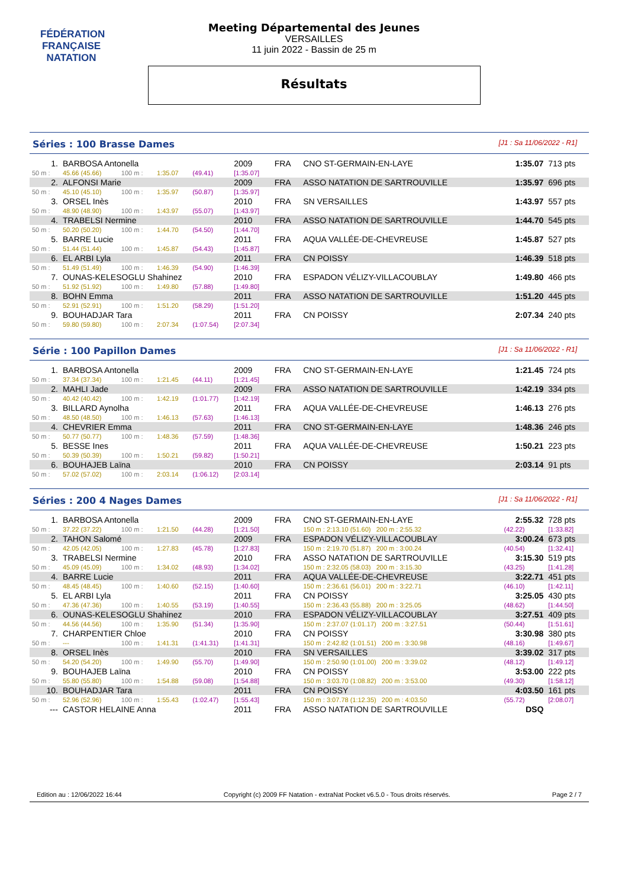FÉDÉRATION FRANÇAISE
NATATION
Meeting Départemental des Jeunes
VERSAILLES
11 juin 2022 - Bassin de 25 m
Résultats
Séries : 100 Brasse Dames [J1 : Sa 11/06/2022 - R1]
| 1. | BARBOSA Antonella | | | | 2009 | FRA | CNO ST-GERMAIN-EN-LAYE | 1:35.07 | 713 pts |
| 50 m : | 45.66 (45.66) | 100 m : | 1:35.07 | (49.41) | [1:35.07] | | | | |
| 2. | ALFONSI Marie | | | | 2009 | FRA | ASSO NATATION DE SARTROUVILLE | 1:35.97 | 696 pts |
| 50 m : | 45.10 (45.10) | 100 m : | 1:35.97 | (50.87) | [1:35.97] | | | | |
| 3. | ORSEL Inès | | | | 2010 | FRA | SN VERSAILLES | 1:43.97 | 557 pts |
| 50 m : | 48.90 (48.90) | 100 m : | 1:43.97 | (55.07) | [1:43.97] | | | | |
| 4. | TRABELSI Nermine | | | | 2010 | FRA | ASSO NATATION DE SARTROUVILLE | 1:44.70 | 545 pts |
| 50 m : | 50.20 (50.20) | 100 m : | 1:44.70 | (54.50) | [1:44.70] | | | | |
| 5. | BARRE Lucie | | | | 2011 | FRA | AQUA VALLÉE-DE-CHEVREUSE | 1:45.87 | 527 pts |
| 50 m : | 51.44 (51.44) | 100 m : | 1:45.87 | (54.43) | [1:45.87] | | | | |
| 6. | EL ARBI Lyla | | | | 2011 | FRA | CN POISSY | 1:46.39 | 518 pts |
| 50 m : | 51.49 (51.49) | 100 m : | 1:46.39 | (54.90) | [1:46.39] | | | | |
| 7. | OUNAS-KELESOGLU Shahinez | | | | 2010 | FRA | ESPADON VÉLIZY-VILLACOUBLAY | 1:49.80 | 466 pts |
| 50 m : | 51.92 (51.92) | 100 m : | 1:49.80 | (57.88) | [1:49.80] | | | | |
| 8. | BOHN Emma | | | | 2011 | FRA | ASSO NATATION DE SARTROUVILLE | 1:51.20 | 445 pts |
| 50 m : | 52.91 (52.91) | 100 m : | 1:51.20 | (58.29) | [1:51.20] | | | | |
| 9. | BOUHADJAR Tara | | | | 2011 | FRA | CN POISSY | 2:07.34 | 240 pts |
| 50 m : | 59.80 (59.80) | 100 m : | 2:07.34 | (1:07.54) | [2:07.34] | | | | |
Série : 100 Papillon Dames [J1 : Sa 11/06/2022 - R1]
| 1. | BARBOSA Antonella | | | | 2009 | FRA | CNO ST-GERMAIN-EN-LAYE | 1:21.45 | 724 pts |
| 50 m : | 37.34 (37.34) | 100 m : | 1:21.45 | (44.11) | [1:21.45] | | | | |
| 2. | MAHLI Jade | | | | 2009 | FRA | ASSO NATATION DE SARTROUVILLE | 1:42.19 | 334 pts |
| 50 m : | 40.42 (40.42) | 100 m : | 1:42.19 | (1:01.77) | [1:42.19] | | | | |
| 3. | BILLARD Aynolha | | | | 2011 | FRA | AQUA VALLÉE-DE-CHEVREUSE | 1:46.13 | 276 pts |
| 50 m : | 48.50 (48.50) | 100 m : | 1:46.13 | (57.63) | [1:46.13] | | | | |
| 4. | CHEVRIER Emma | | | | 2011 | FRA | CNO ST-GERMAIN-EN-LAYE | 1:48.36 | 246 pts |
| 50 m : | 50.77 (50.77) | 100 m : | 1:48.36 | (57.59) | [1:48.36] | | | | |
| 5. | BESSE Ines | | | | 2011 | FRA | AQUA VALLÉE-DE-CHEVREUSE | 1:50.21 | 223 pts |
| 50 m : | 50.39 (50.39) | 100 m : | 1:50.21 | (59.82) | [1:50.21] | | | | |
| 6. | BOUHAJEB Laïna | | | | 2010 | FRA | CN POISSY | 2:03.14 | 91 pts |
| 50 m : | 57.02 (57.02) | 100 m : | 2:03.14 | (1:06.12) | [2:03.14] | | | | |
Séries : 200 4 Nages Dames [J1 : Sa 11/06/2022 - R1]
| 1. | BARBOSA Antonella | | | | 2009 | FRA | CNO ST-GERMAIN-EN-LAYE | 2:55.32 | 728 pts |
| 50 m : | 37.22 (37.22) | 100 m : | 1:21.50 | (44.28) | [1:21.50] | | 150 m : 2:13.10 (51.60) 200 m : 2:55.32 | (42.22) | [1:33.82] |
| 2. | TAHON Salomé | | | | 2009 | FRA | ESPADON VÉLIZY-VILLACOUBLAY | 3:00.24 | 673 pts |
| 50 m : | 42.05 (42.05) | 100 m : | 1:27.83 | (45.78) | [1:27.83] | | 150 m : 2:19.70 (51.87) 200 m : 3:00.24 | (40.54) | [1:32.41] |
| 3. | TRABELSI Nermine | | | | 2010 | FRA | ASSO NATATION DE SARTROUVILLE | 3:15.30 | 519 pts |
| 50 m : | 45.09 (45.09) | 100 m : | 1:34.02 | (48.93) | [1:34.02] | | 150 m : 2:32.05 (58.03) 200 m : 3:15.30 | (43.25) | [1:41.28] |
| 4. | BARRE Lucie | | | | 2011 | FRA | AQUA VALLÉE-DE-CHEVREUSE | 3:22.71 | 451 pts |
| 50 m : | 48.45 (48.45) | 100 m : | 1:40.60 | (52.15) | [1:40.60] | | 150 m : 2:36.61 (56.01) 200 m : 3:22.71 | (46.10) | [1:42.11] |
| 5. | EL ARBI Lyla | | | | 2011 | FRA | CN POISSY | 3:25.05 | 430 pts |
| 50 m : | 47.36 (47.36) | 100 m : | 1:40.55 | (53.19) | [1:40.55] | | 150 m : 2:36.43 (55.88) 200 m : 3:25.05 | (48.62) | [1:44.50] |
| 6. | OUNAS-KELESOGLU Shahinez | | | | 2010 | FRA | ESPADON VÉLIZY-VILLACOUBLAY | 3:27.51 | 409 pts |
| 50 m : | 44.56 (44.56) | 100 m : | 1:35.90 | (51.34) | [1:35.90] | | 150 m : 2:37.07 (1:01.17) 200 m : 3:27.51 | (50.44) | [1:51.61] |
| 7. | CHARPENTIER Chloe | | | | 2010 | FRA | CN POISSY | 3:30.98 | 380 pts |
| 50 m : | --- | 100 m : | 1:41.31 | (1:41.31) | [1:41.31] | | 150 m : 2:42.82 (1:01.51) 200 m : 3:30.98 | (48.16) | [1:49.67] |
| 8. | ORSEL Inès | | | | 2010 | FRA | SN VERSAILLES | 3:39.02 | 317 pts |
| 50 m : | 54.20 (54.20) | 100 m : | 1:49.90 | (55.70) | [1:49.90] | | 150 m : 2:50.90 (1:01.00) 200 m : 3:39.02 | (48.12) | [1:49.12] |
| 9. | BOUHAJEB Laïna | | | | 2010 | FRA | CN POISSY | 3:53.00 | 222 pts |
| 50 m : | 55.80 (55.80) | 100 m : | 1:54.88 | (59.08) | [1:54.88] | | 150 m : 3:03.70 (1:08.82) 200 m : 3:53.00 | (49.30) | [1:58.12] |
| 10. | BOUHADJAR Tara | | | | 2011 | FRA | CN POISSY | 4:03.50 | 161 pts |
| 50 m : | 52.96 (52.96) | 100 m : | 1:55.43 | (1:02.47) | [1:55.43] | | 150 m : 3:07.78 (1:12.35) 200 m : 4:03.50 | (55.72) | [2:08.07] |
| --- | CASTOR HELAINE Anna | | | | 2011 | FRA | ASSO NATATION DE SARTROUVILLE | DSQ | |
Edition au : 12/06/2022 16:44 Copyright (c) 2009 FF Natation - extraNat Pocket v6.5.0 - Tous droits réservés. Page 2 / 7